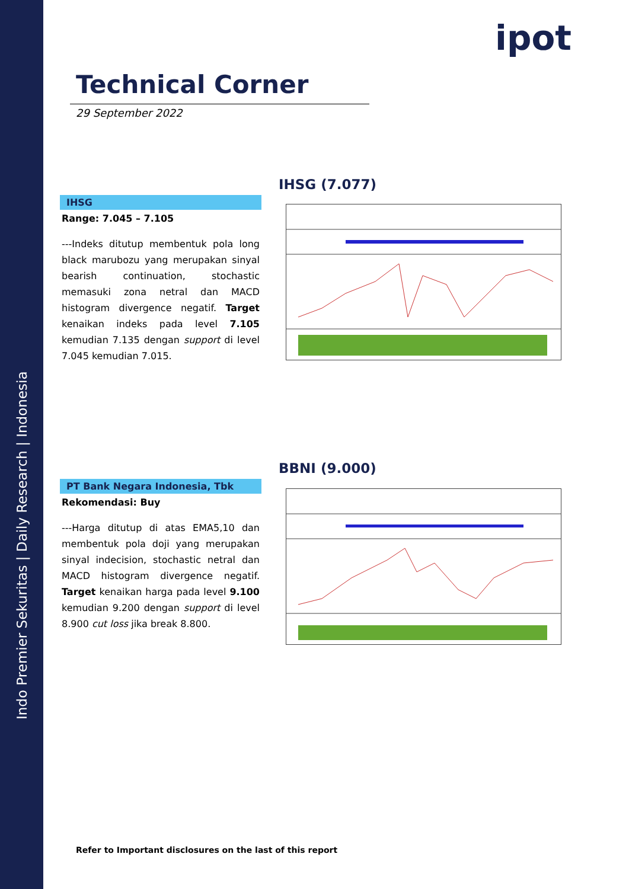Indo Premier Sekuritas | Daily Research | Indonesia
ipot
Technical Corner
29 September 2022
IHSG
Range: 7.045 – 7.105
---Indeks ditutup membentuk pola long black marubozu yang merupakan sinyal bearish continuation, stochastic memasuki zona netral dan MACD histogram divergence negatif. Target kenaikan indeks pada level 7.105 kemudian 7.135 dengan support di level 7.045 kemudian 7.015.
IHSG (7.077)
PT Bank Negara Indonesia, Tbk
Rekomendasi: Buy
---Harga ditutup di atas EMA5,10 dan membentuk pola doji yang merupakan sinyal indecision, stochastic netral dan MACD histogram divergence negatif. Target kenaikan harga pada level 9.100 kemudian 9.200 dengan support di level 8.900 cut loss jika break 8.800.
BBNI (9.000)
Refer to Important disclosures on the last of this report